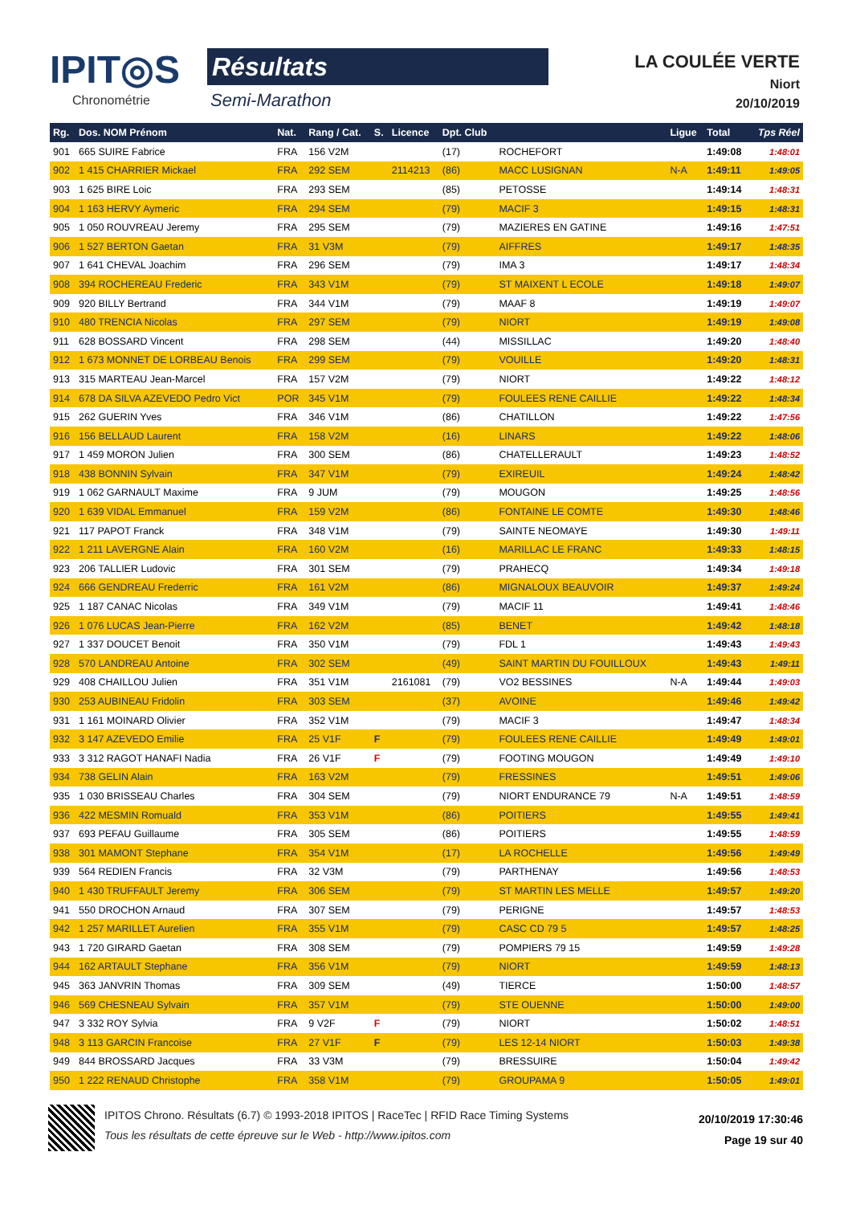IPIT◎S
Chronométrie
Résultats
Semi-Marathon
LA COULÉE VERTE
Niort
20/10/2019
| Rg. | Dos. NOM Prénom | Nat. | Rang / Cat. | S. | Licence | Dpt. Club | | Ligue | Total | Tps Réel |
| --- | --- | --- | --- | --- | --- | --- | --- | --- | --- | --- |
| 901 | 665 SUIRE Fabrice | FRA | 156 V2M | | | (17) | ROCHEFORT | | 1:49:08 | 1:48:01 |
| 902 | 1 415 CHARRIER Mickael | FRA | 292 SEM | | 2114213 | (86) | MACC LUSIGNAN | N-A | 1:49:11 | 1:49:05 |
| 903 | 1 625 BIRE Loic | FRA | 293 SEM | | | (85) | PETOSSE | | 1:49:14 | 1:48:31 |
| 904 | 1 163 HERVY Aymeric | FRA | 294 SEM | | | (79) | MACIF 3 | | 1:49:15 | 1:48:31 |
| 905 | 1 050 ROUVREAU Jeremy | FRA | 295 SEM | | | (79) | MAZIERES EN GATINE | | 1:49:16 | 1:47:51 |
| 906 | 1 527 BERTON Gaetan | FRA | 31 V3M | | | (79) | AIFFRES | | 1:49:17 | 1:48:35 |
| 907 | 1 641 CHEVAL Joachim | FRA | 296 SEM | | | (79) | IMA 3 | | 1:49:17 | 1:48:34 |
| 908 | 394 ROCHEREAU Frederic | FRA | 343 V1M | | | (79) | ST MAIXENT L ECOLE | | 1:49:18 | 1:49:07 |
| 909 | 920 BILLY Bertrand | FRA | 344 V1M | | | (79) | MAAF 8 | | 1:49:19 | 1:49:07 |
| 910 | 480 TRENCIA Nicolas | FRA | 297 SEM | | | (79) | NIORT | | 1:49:19 | 1:49:08 |
| 911 | 628 BOSSARD Vincent | FRA | 298 SEM | | | (44) | MISSILLAC | | 1:49:20 | 1:48:40 |
| 912 | 1 673 MONNET DE LORBEAU Benois | FRA | 299 SEM | | | (79) | VOUILLE | | 1:49:20 | 1:48:31 |
| 913 | 315 MARTEAU Jean-Marcel | FRA | 157 V2M | | | (79) | NIORT | | 1:49:22 | 1:48:12 |
| 914 | 678 DA SILVA AZEVEDO Pedro Vict | POR | 345 V1M | | | (79) | FOULEES RENE CAILLIE | | 1:49:22 | 1:48:34 |
| 915 | 262 GUERIN Yves | FRA | 346 V1M | | | (86) | CHATILLON | | 1:49:22 | 1:47:56 |
| 916 | 156 BELLAUD Laurent | FRA | 158 V2M | | | (16) | LINARS | | 1:49:22 | 1:48:06 |
| 917 | 1 459 MORON Julien | FRA | 300 SEM | | | (86) | CHATELLERAULT | | 1:49:23 | 1:48:52 |
| 918 | 438 BONNIN Sylvain | FRA | 347 V1M | | | (79) | EXIREUIL | | 1:49:24 | 1:48:42 |
| 919 | 1 062 GARNAULT Maxime | FRA | 9 JUM | | | (79) | MOUGON | | 1:49:25 | 1:48:56 |
| 920 | 1 639 VIDAL Emmanuel | FRA | 159 V2M | | | (86) | FONTAINE LE COMTE | | 1:49:30 | 1:48:46 |
| 921 | 117 PAPOT Franck | FRA | 348 V1M | | | (79) | SAINTE NEOMAYE | | 1:49:30 | 1:49:11 |
| 922 | 1 211 LAVERGNE Alain | FRA | 160 V2M | | | (16) | MARILLAC LE FRANC | | 1:49:33 | 1:48:15 |
| 923 | 206 TALLIER Ludovic | FRA | 301 SEM | | | (79) | PRAHECQ | | 1:49:34 | 1:49:18 |
| 924 | 666 GENDREAU Frederric | FRA | 161 V2M | | | (86) | MIGNALOUX BEAUVOIR | | 1:49:37 | 1:49:24 |
| 925 | 1 187 CANAC Nicolas | FRA | 349 V1M | | | (79) | MACIF 11 | | 1:49:41 | 1:48:46 |
| 926 | 1 076 LUCAS Jean-Pierre | FRA | 162 V2M | | | (85) | BENET | | 1:49:42 | 1:48:18 |
| 927 | 1 337 DOUCET Benoit | FRA | 350 V1M | | | (79) | FDL 1 | | 1:49:43 | 1:49:43 |
| 928 | 570 LANDREAU Antoine | FRA | 302 SEM | | | (49) | SAINT MARTIN DU FOUILLOUX | | 1:49:43 | 1:49:11 |
| 929 | 408 CHAILLOU Julien | FRA | 351 V1M | | 2161081 | (79) | VO2 BESSINES | N-A | 1:49:44 | 1:49:03 |
| 930 | 253 AUBINEAU Fridolin | FRA | 303 SEM | | | (37) | AVOINE | | 1:49:46 | 1:49:42 |
| 931 | 1 161 MOINARD Olivier | FRA | 352 V1M | | | (79) | MACIF 3 | | 1:49:47 | 1:48:34 |
| 932 | 3 147 AZEVEDO Emilie | FRA | 25 V1F | F | | (79) | FOULEES RENE CAILLIE | | 1:49:49 | 1:49:01 |
| 933 | 3 312 RAGOT HANAFI Nadia | FRA | 26 V1F | F | | (79) | FOOTING MOUGON | | 1:49:49 | 1:49:10 |
| 934 | 738 GELIN Alain | FRA | 163 V2M | | | (79) | FRESSINES | | 1:49:51 | 1:49:06 |
| 935 | 1 030 BRISSEAU Charles | FRA | 304 SEM | | | (79) | NIORT ENDURANCE 79 | N-A | 1:49:51 | 1:48:59 |
| 936 | 422 MESMIN Romuald | FRA | 353 V1M | | | (86) | POITIERS | | 1:49:55 | 1:49:41 |
| 937 | 693 PEFAU Guillaume | FRA | 305 SEM | | | (86) | POITIERS | | 1:49:55 | 1:48:59 |
| 938 | 301 MAMONT Stephane | FRA | 354 V1M | | | (17) | LA ROCHELLE | | 1:49:56 | 1:49:49 |
| 939 | 564 REDIEN Francis | FRA | 32 V3M | | | (79) | PARTHENAY | | 1:49:56 | 1:48:53 |
| 940 | 1 430 TRUFFAULT Jeremy | FRA | 306 SEM | | | (79) | ST MARTIN LES MELLE | | 1:49:57 | 1:49:20 |
| 941 | 550 DROCHON Arnaud | FRA | 307 SEM | | | (79) | PERIGNE | | 1:49:57 | 1:48:53 |
| 942 | 1 257 MARILLET Aurelien | FRA | 355 V1M | | | (79) | CASC CD 79 5 | | 1:49:57 | 1:48:25 |
| 943 | 1 720 GIRARD Gaetan | FRA | 308 SEM | | | (79) | POMPIERS 79 15 | | 1:49:59 | 1:49:28 |
| 944 | 162 ARTAULT Stephane | FRA | 356 V1M | | | (79) | NIORT | | 1:49:59 | 1:48:13 |
| 945 | 363 JANVRIN Thomas | FRA | 309 SEM | | | (49) | TIERCE | | 1:50:00 | 1:48:57 |
| 946 | 569 CHESNEAU Sylvain | FRA | 357 V1M | | | (79) | STE OUENNE | | 1:50:00 | 1:49:00 |
| 947 | 3 332 ROY Sylvia | FRA | 9 V2F | F | | (79) | NIORT | | 1:50:02 | 1:48:51 |
| 948 | 3 113 GARCIN Francoise | FRA | 27 V1F | F | | (79) | LES 12-14 NIORT | | 1:50:03 | 1:49:38 |
| 949 | 844 BROSSARD Jacques | FRA | 33 V3M | | | (79) | BRESSUIRE | | 1:50:04 | 1:49:42 |
| 950 | 1 222 RENAUD Christophe | FRA | 358 V1M | | | (79) | GROUPAMA 9 | | 1:50:05 | 1:49:01 |
IPITOS Chrono. Résultats (6.7) © 1993-2018 IPITOS | RaceTec | RFID Race Timing Systems
Tous les résultats de cette épreuve sur le Web - http://www.ipitos.com
20/10/2019 17:30:46
Page 19 sur 40